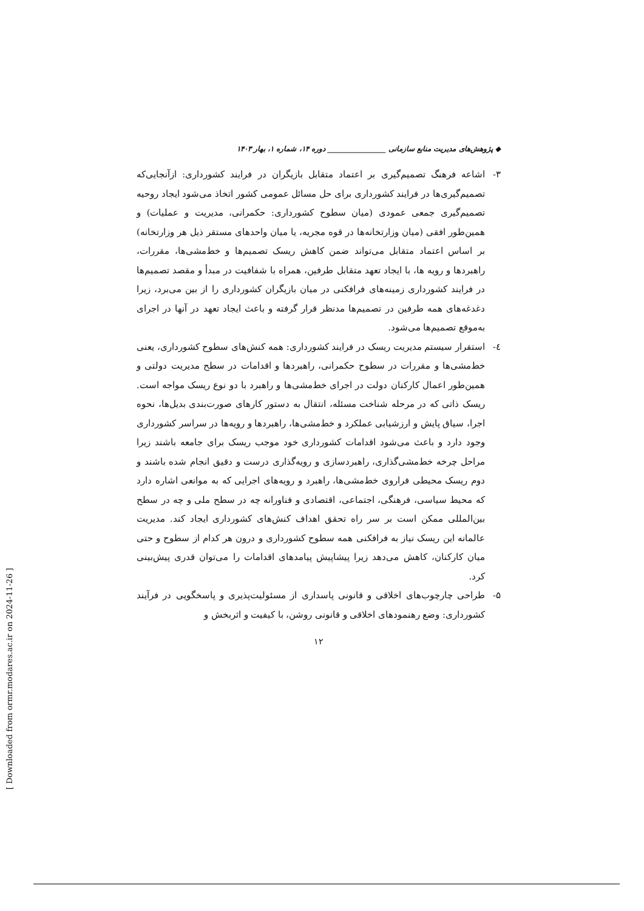◆ پژوهش‌های مدیریت منابع سازمانی ________________ دوره ۱۴، شماره ۱، بهار ۱۴۰۳
۳- اشاعه فرهنگ تصمیم‌گیری بر اعتماد متقابل بازیگران در فرایند کشورداری: ازآنجایی‌که تصمیم‌گیری‌ها در فرایند کشورداری برای حل مسائل عمومی کشور اتخاذ می‌شود ایجاد روحیه تصمیم‌گیری جمعی عمودی (میان سطوح کشورداری: حکمرانی، مدیریت و عملیات) و همین‌طور افقی (میان وزارتخانه‌ها در قوه مجریه، یا میان واحدهای مستقر ذیل هر وزارتخانه) بر اساس اعتماد متقابل می‌تواند ضمن کاهش ریسک تصمیم‌ها و خط‌مشی‌ها، مقررات، راهبردها و رویه ها، با ایجاد تعهد متقابل طرفین، همراه با شفافیت در مبدأ و مقصد تصمیم‌ها در فرایند کشورداری زمینه‌های فرافکنی در میان بازیگران کشورداری را از بین می‌برد، زیرا دغدغه‌های همه طرفین در تصمیم‌ها مدنظر قرار گرفته و باعث ایجاد تعهد در آنها در اجرای به‌موقع تصمیم‌ها می‌شود.
٤- استقرار سیستم مدیریت ریسک در فرایند کشورداری: همه کنش‌های سطوح کشورداری، یعنی خط‌مشی‌ها و مقررات در سطوح حکمرانی، راهبردها و اقدامات در سطح مدیریت دولتی و همین‌طور اعمال کارکنان دولت در اجرای خط‌مشی‌ها و راهبرد با دو نوع ریسک مواجه است. ریسک ذاتی که در مرحله شناخت مسئله، انتقال به دستور کارهای صورت‌بندی بدیل‌ها، نحوه اجرا، سیاق پایش و ارزشیابی عملکرد و خط‌مشی‌ها، راهبردها و رویه‌ها در سراسر کشورداری وجود دارد و باعث می‌شود اقدامات کشورداری خود موجب ریسک برای جامعه باشند زیرا مراحل چرخه خط‌مشی‌گذاری، راهبردسازی و رویه‌گذاری درست و دقیق انجام شده باشند و دوم ریسک محیطی فراروی خط‌مشی‌ها، راهبرد و رویه‌های اجرایی که به موانعی اشاره دارد که محیط سیاسی، فرهنگی، اجتماعی، اقتصادی و فناورانه چه در سطح ملی و چه در سطح بین‌المللی ممکن است بر سر راه تحقق اهداف کنش‌های کشورداری ایجاد کند. مدیریت عالمانه این ریسک نیاز به فرافکنی همه سطوح کشورداری و درون هر کدام از سطوح و حتی میان کارکنان، کاهش می‌دهد زیرا پیشاپیش پیامدهای اقدامات را می‌توان قدری پیش‌بینی کرد.
۵- طراحی چارچوب‌های اخلاقی و قانونی پاسداری از مسئولیت‌پذیری و پاسخگویی در فرآیند کشورداری: وضع رهنمودهای اخلاقی و قانونی روشن، با کیفیت و اثربخش و
۱۲
[ Downloaded from ormr.modares.ac.ir on 2024-11-26 ]